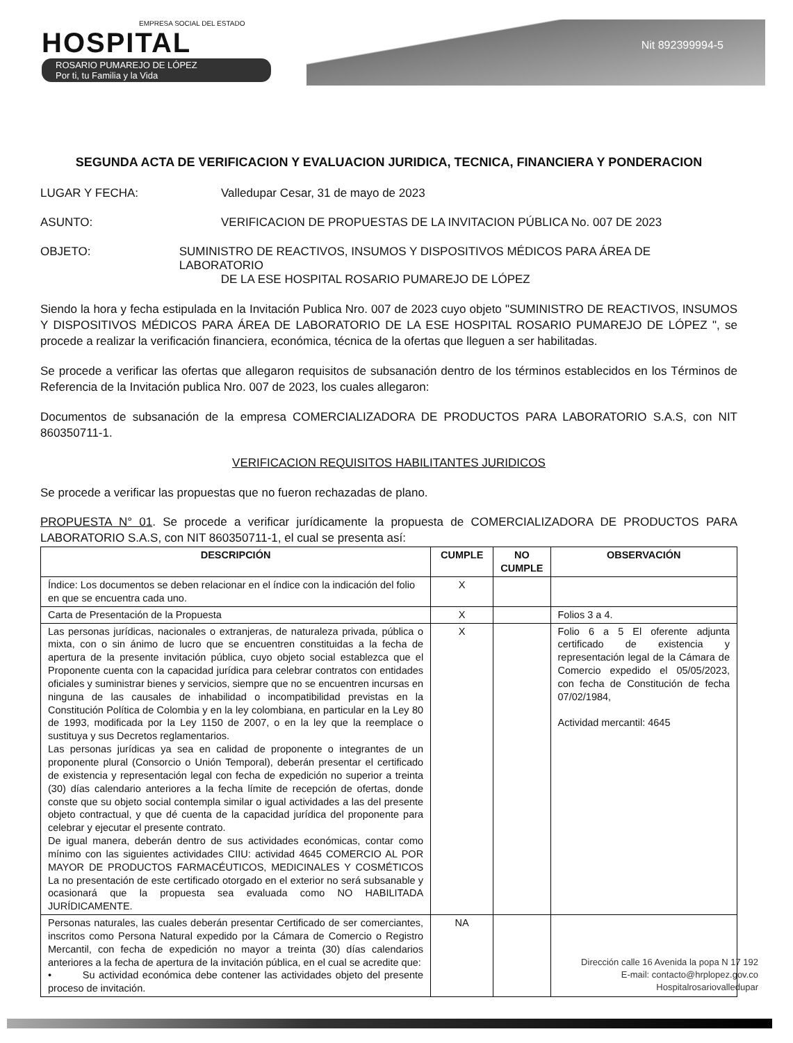EMPRESA SOCIAL DEL ESTADO
HOSPITAL
ROSARIO PUMAREJO DE LÓPEZ
Por ti, tu Familia y la Vida
Nit 892399994-5
SEGUNDA ACTA DE VERIFICACION Y EVALUACION JURIDICA, TECNICA, FINANCIERA Y PONDERACION
LUGAR Y FECHA: Valledupar Cesar, 31 de mayo de 2023
ASUNTO: VERIFICACION DE PROPUESTAS DE LA INVITACION PÚBLICA No. 007 DE 2023
OBJETO: SUMINISTRO DE REACTIVOS, INSUMOS Y DISPOSITIVOS MÉDICOS PARA ÁREA DE LABORATORIO
DE LA ESE HOSPITAL ROSARIO PUMAREJO DE LÓPEZ
Siendo la hora y fecha estipulada en la Invitación Publica Nro. 007 de 2023 cuyo objeto "SUMINISTRO DE REACTIVOS, INSUMOS Y DISPOSITIVOS MÉDICOS PARA ÁREA DE LABORATORIO DE LA ESE HOSPITAL ROSARIO PUMAREJO DE LÓPEZ ", se procede a realizar la verificación financiera, económica, técnica de la ofertas que lleguen a ser habilitadas.
Se procede a verificar las ofertas que allegaron requisitos de subsanación dentro de los términos establecidos en los Términos de Referencia de la Invitación publica Nro. 007 de 2023, los cuales allegaron:
Documentos de subsanación de la empresa COMERCIALIZADORA DE PRODUCTOS PARA LABORATORIO S.A.S, con NIT 860350711-1.
VERIFICACION REQUISITOS HABILITANTES JURIDICOS
Se procede a verificar las propuestas que no fueron rechazadas de plano.
PROPUESTA N° 01. Se procede a verificar jurídicamente la propuesta de COMERCIALIZADORA DE PRODUCTOS PARA LABORATORIO S.A.S, con NIT 860350711-1, el cual se presenta así:
| DESCRIPCIÓN | CUMPLE | NO CUMPLE | OBSERVACIÓN |
| --- | --- | --- | --- |
| Índice: Los documentos se deben relacionar en el índice con la indicación del folio en que se encuentra cada uno. | X | | |
| Carta de Presentación de la Propuesta | X | | Folios 3 a 4. |
| Las personas jurídicas, nacionales o extranjeras, de naturaleza privada, pública o mixta, con o sin ánimo de lucro que se encuentren constituidas a la fecha de apertura de la presente invitación pública, cuyo objeto social establezca que el Proponente cuenta con la capacidad jurídica para celebrar contratos con entidades oficiales y suministrar bienes y servicios, siempre que no se encuentren incursas en ninguna de las causales de inhabilidad o incompatibilidad previstas en la Constitución Política de Colombia y en la ley colombiana, en particular en la Ley 80 de 1993, modificada por la Ley 1150 de 2007, o en la ley que la reemplace o sustituya y sus Decretos reglamentarios. Las personas jurídicas ya sea en calidad de proponente o integrantes de un proponente plural (Consorcio o Unión Temporal), deberán presentar el certificado de existencia y representación legal con fecha de expedición no superior a treinta (30) días calendario anteriores a la fecha límite de recepción de ofertas, donde conste que su objeto social contempla similar o igual actividades a las del presente objeto contractual, y que dé cuenta de la capacidad jurídica del proponente para celebrar y ejecutar el presente contrato. De igual manera, deberán dentro de sus actividades económicas, contar como mínimo con las siguientes actividades CIIU: actividad 4645 COMERCIO AL POR MAYOR DE PRODUCTOS FARMACÉUTICOS, MEDICINALES Y COSMÉTICOS La no presentación de este certificado otorgado en el exterior no será subsanable y ocasionará que la propuesta sea evaluada como NO HABILITADA JURÍDICAMENTE. | X | | Folio 6 a 5 El oferente adjunta certificado de existencia y representación legal de la Cámara de Comercio expedido el 05/05/2023, con fecha de Constitución de fecha 07/02/1984, Actividad mercantil: 4645 |
| Personas naturales, las cuales deberán presentar Certificado de ser comerciantes, inscritos como Persona Natural expedido por la Cámara de Comercio o Registro Mercantil, con fecha de expedición no mayor a treinta (30) días calendarios anteriores a la fecha de apertura de la invitación pública, en el cual se acredite que: • Su actividad económica debe contener las actividades objeto del presente proceso de invitación. | NA | | |
Dirección calle 16 Avenida la popa N 17 192
E-mail: contacto@hrplopez.gov.co
Hospitalrosariovalledupar